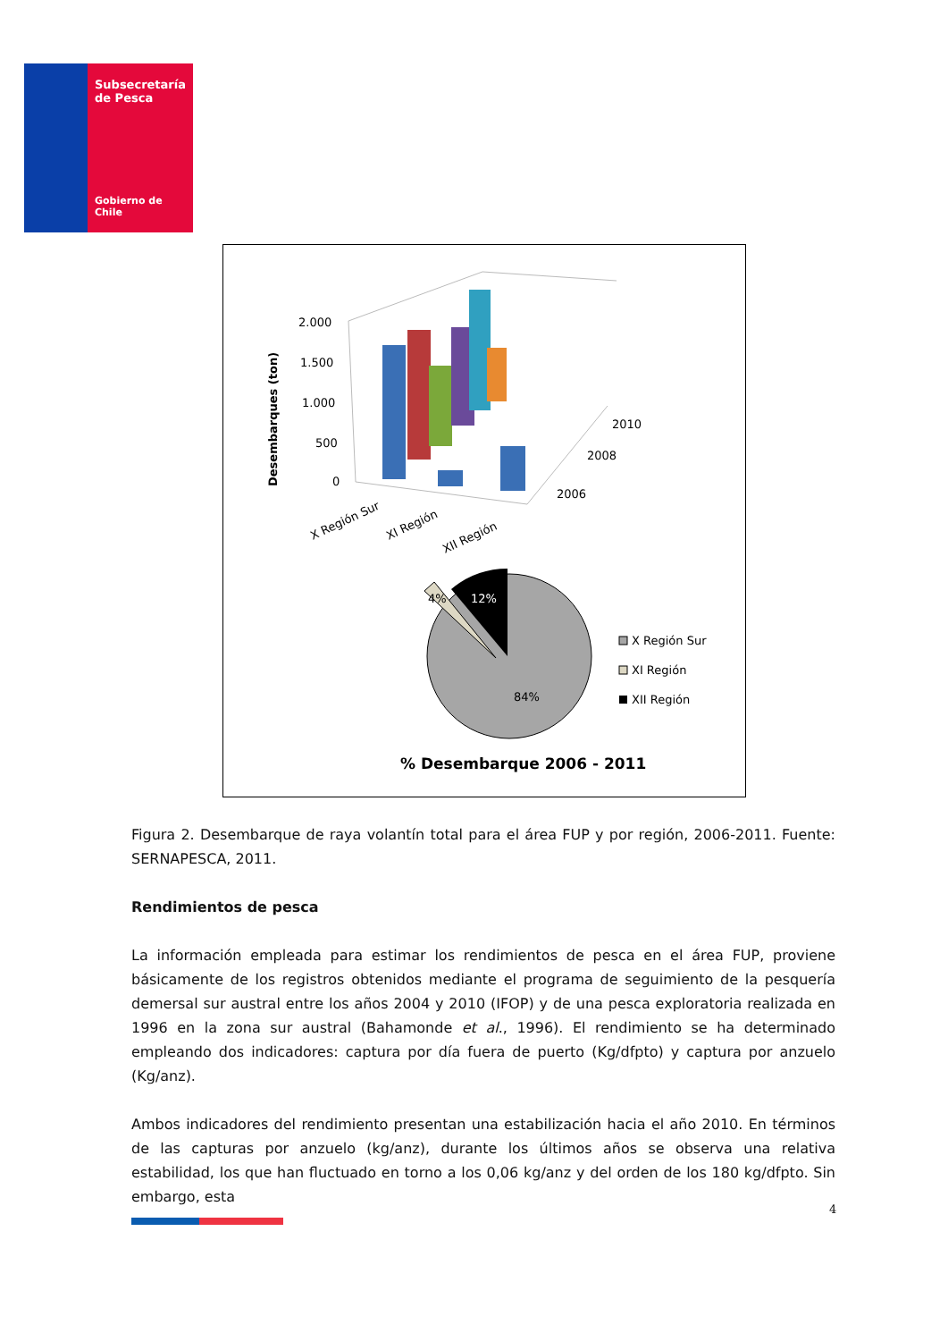Subsecretaría
de Pesca
Gobierno de Chile
Desembarques (ton)
2.000
1.500
1.000
500
0
X Región Sur
XI Región
XII Región
2010
2008
2006
4%
12%
84%
X Región Sur
XI Región
XII Región
% Desembarque 2006 - 2011
Figura 2. Desembarque de raya volantín total para el área FUP y por región, 2006-2011. Fuente: SERNAPESCA, 2011.
Rendimientos de pesca
La información empleada para estimar los rendimientos de pesca en el área FUP, proviene básicamente de los registros obtenidos mediante el programa de seguimiento de la pesquería demersal sur austral entre los años 2004 y 2010 (IFOP) y de una pesca exploratoria realizada en 1996 en la zona sur austral (Bahamonde et al., 1996). El rendimiento se ha determinado empleando dos indicadores: captura por día fuera de puerto (Kg/dfpto) y captura por anzuelo (Kg/anz).
Ambos indicadores del rendimiento presentan una estabilización hacia el año 2010. En términos de las capturas por anzuelo (kg/anz), durante los últimos años se observa una relativa estabilidad, los que han fluctuado en torno a los 0,06 kg/anz y del orden de los 180 kg/dfpto. Sin embargo, esta
4